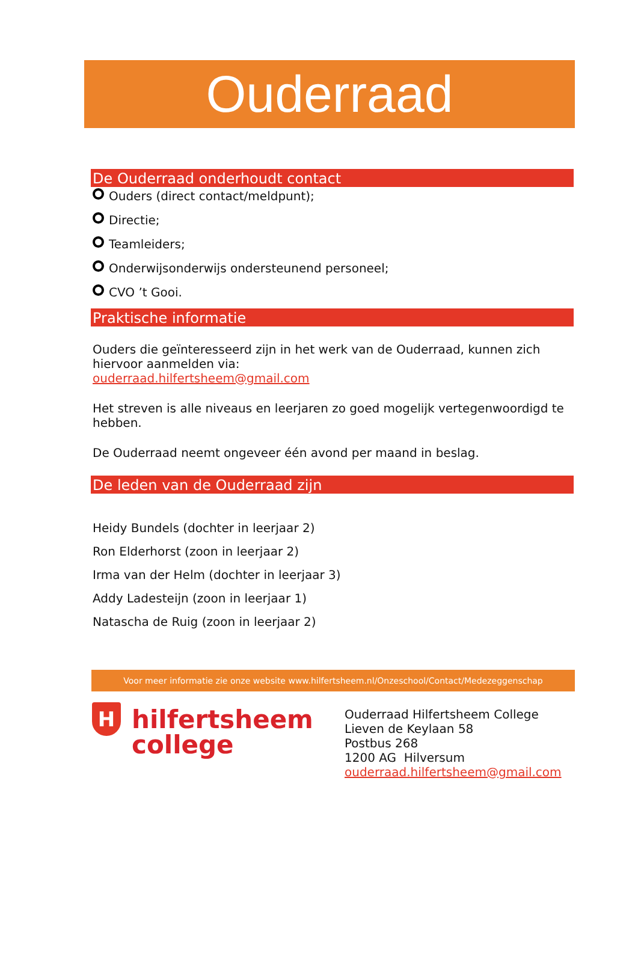Ouderraad
De Ouderraad onderhoudt contact
Ouders (direct contact/meldpunt);
Directie;
Teamleiders;
Onderwijsonderwijs ondersteunend personeel;
CVO ’t Gooi.
Praktische informatie
Ouders die geïnteresseerd zijn in het werk van de Ouderraad, kunnen zich hiervoor aanmelden via:
ouderraad.hilfertsheem@gmail.com
Het streven is alle niveaus en leerjaren zo goed mogelijk vertegenwoordigd te hebben.
De Ouderraad neemt ongeveer één avond per maand in beslag.
De leden van de Ouderraad zijn
Heidy Bundels (dochter in leerjaar 2)
Ron Elderhorst (zoon in leerjaar 2)
Irma van der Helm (dochter in leerjaar 3)
Addy Ladesteijn (zoon in leerjaar 1)
Natascha de Ruig (zoon in leerjaar 2)
Voor meer informatie zie onze website www.hilfertsheem.nl/Onzeschool/Contact/Medezeggenschap
H
hilfertsheem
college
Ouderraad Hilfertsheem College
Lieven de Keylaan 58
Postbus 268
1200 AG Hilversum
ouderraad.hilfertsheem@gmail.com